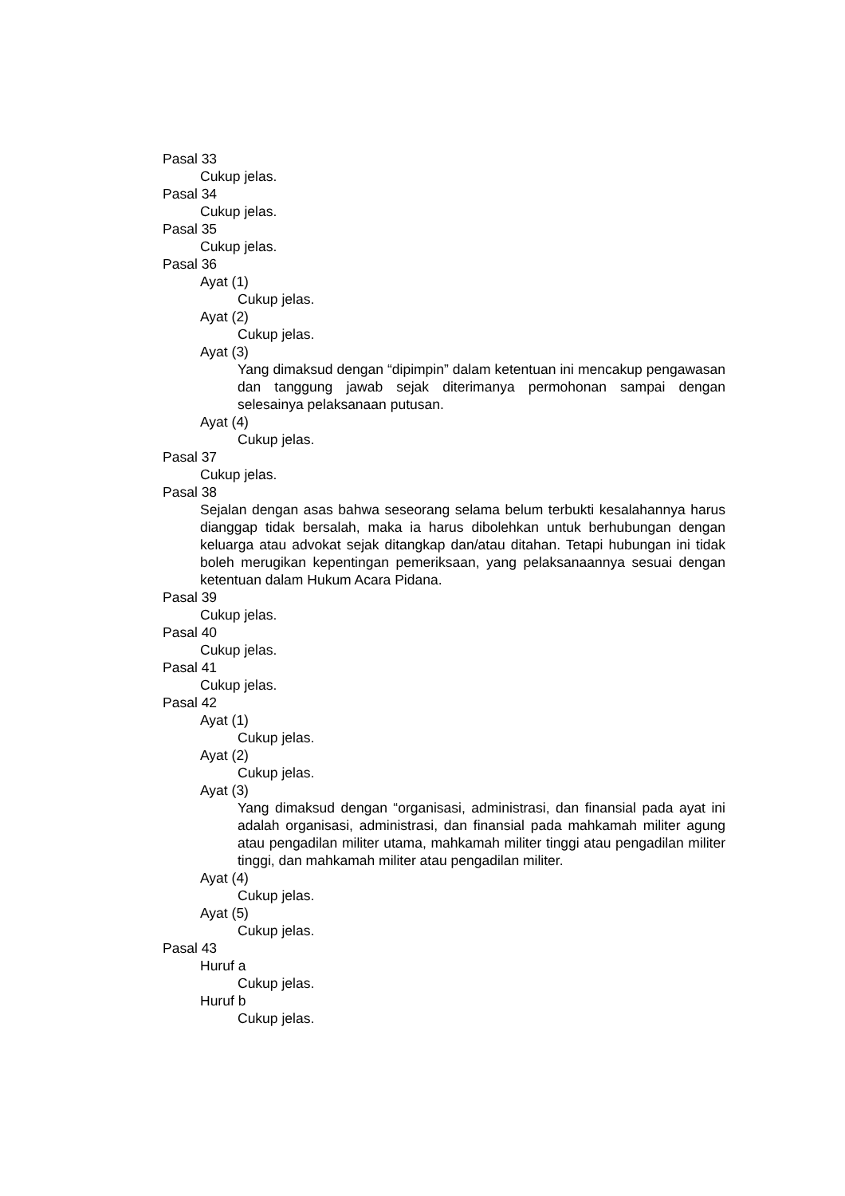Pasal 33
Cukup jelas.
Pasal 34
Cukup jelas.
Pasal 35
Cukup jelas.
Pasal 36
Ayat (1)
Cukup jelas.
Ayat (2)
Cukup jelas.
Ayat (3)
Yang dimaksud dengan “dipimpin” dalam ketentuan ini mencakup pengawasan dan tanggung jawab sejak diterimanya permohonan sampai dengan selesainya pelaksanaan putusan.
Ayat (4)
Cukup jelas.
Pasal 37
Cukup jelas.
Pasal 38
Sejalan dengan asas bahwa seseorang selama belum terbukti kesalahannya harus dianggap tidak bersalah, maka ia harus dibolehkan untuk berhubungan dengan keluarga atau advokat sejak ditangkap dan/atau ditahan. Tetapi hubungan ini tidak boleh merugikan kepentingan pemeriksaan, yang pelaksanaannya sesuai dengan ketentuan dalam Hukum Acara Pidana.
Pasal 39
Cukup jelas.
Pasal 40
Cukup jelas.
Pasal 41
Cukup jelas.
Pasal 42
Ayat (1)
Cukup jelas.
Ayat (2)
Cukup jelas.
Ayat (3)
Yang dimaksud dengan “organisasi, administrasi, dan finansial pada ayat ini adalah organisasi, administrasi, dan finansial pada mahkamah militer agung atau pengadilan militer utama, mahkamah militer tinggi atau pengadilan militer tinggi, dan mahkamah militer atau pengadilan militer.
Ayat (4)
Cukup jelas.
Ayat (5)
Cukup jelas.
Pasal 43
Huruf a
Cukup jelas.
Huruf b
Cukup jelas.